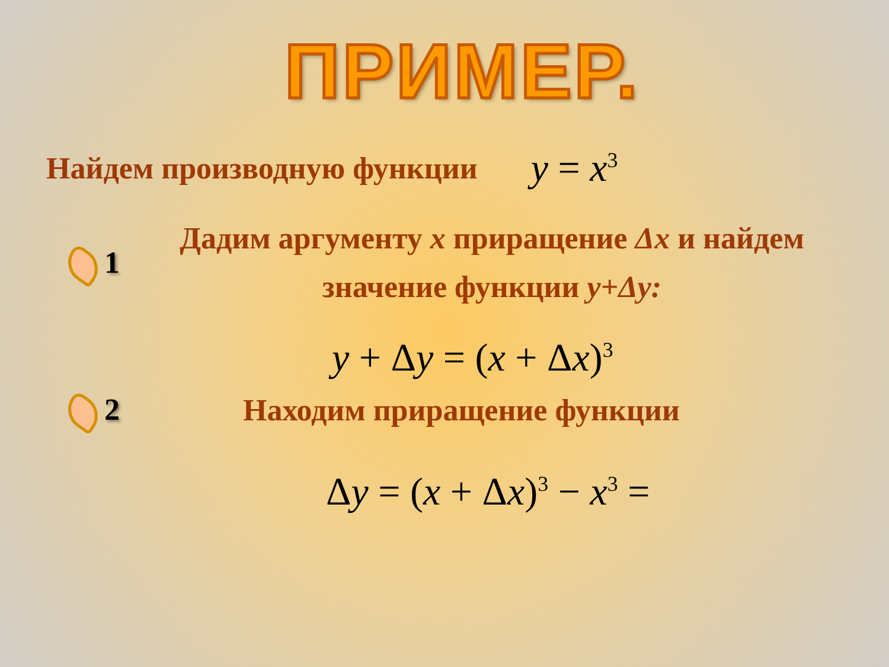ПРИМЕР.
Найдем производную функции y = x<sup>3</sup>
1
Дадим аргументу x приращение Δx и найдем значение функции y+Δy:
y + Δy = (x + Δx)<sup>3</sup>
2 Находим приращение функции
Δy = (x + Δx)<sup>3</sup> − x<sup>3</sup> =